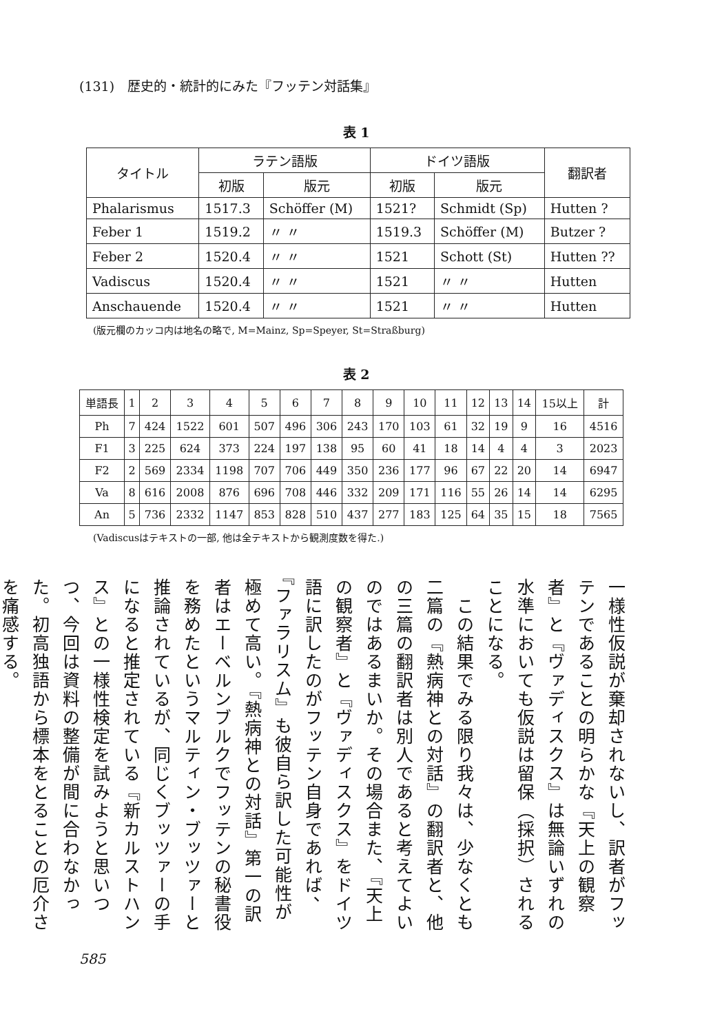(131)　歴史的・統計的にみた『フッテン対話集』
表 1
| タイトル | ラテン語版 | | ドイツ語版 | | 翻訳者 |
| --- | --- | --- | --- | --- | --- |
| | 初版 | 版元 | 初版 | 版元 | |
| Phalarismus | 1517.3 | Schöffer (M) | 1521? | Schmidt (Sp) | Hutten ? |
| Feber 1 | 1519.2 | 〃 〃 | 1519.3 | Schöffer (M) | Butzer ? |
| Feber 2 | 1520.4 | 〃 〃 | 1521 | Schott (St) | Hutten ?? |
| Vadiscus | 1520.4 | 〃 〃 | 1521 | 〃 〃 | Hutten |
| Anschauende | 1520.4 | 〃 〃 | 1521 | 〃 〃 | Hutten |
(版元欄のカッコ内は地名の略で, M=Mainz, Sp=Speyer, St=Straßburg)
表 2
| 単語長 | 1 | 2 | 3 | 4 | 5 | 6 | 7 | 8 | 9 | 10 | 11 | 12 | 13 | 14 | 15以上 | 計 |
| --- | --- | --- | --- | --- | --- | --- | --- | --- | --- | --- | --- | --- | --- | --- | --- | --- |
| Ph | 7 | 424 | 1522 | 601 | 507 | 496 | 306 | 243 | 170 | 103 | 61 | 32 | 19 | 9 | 16 | 4516 |
| F1 | 3 | 225 | 624 | 373 | 224 | 197 | 138 | 95 | 60 | 41 | 18 | 14 | 4 | 4 | 3 | 2023 |
| F2 | 2 | 569 | 2334 | 1198 | 707 | 706 | 449 | 350 | 236 | 177 | 96 | 67 | 22 | 20 | 14 | 6947 |
| Va | 8 | 616 | 2008 | 876 | 696 | 708 | 446 | 332 | 209 | 171 | 116 | 55 | 26 | 14 | 14 | 6295 |
| An | 5 | 736 | 2332 | 1147 | 853 | 828 | 510 | 437 | 277 | 183 | 125 | 64 | 35 | 15 | 18 | 7565 |
(Vadiscusはテキストの一部, 他は全テキストから観測度数を得た.)
一様性仮説が棄却されないし、訳者がフッテンであることの明らかな『天上の観察者』と『ヴァディスクス』は無論いずれの水準においても仮説は留保（採択）されることになる。
　この結果でみる限り我々は、少なくとも二篇の『熱病神との対話』の翻訳者と、他の三篇の翻訳者は別人であると考えてよいのではあるまいか。その場合また、『天上の観察者』と『ヴァディスクス』をドイツ語に訳したのがフッテン自身であれば、『ファラリスム』も彼自ら訳した可能性が極めて高い。『熱病神との対話』第一の訳者はエーベルンブルクでフッテンの秘書役を務めたというマルティン・ブッツァーと推論されているが、同じくブッツァーの手になると推定されている『新カルストハンス』との一様性検定を試みようと思いつつ、今回は資料の整備が間に合わなかった。初高独語から標本をとることの厄介さを痛感する。
585